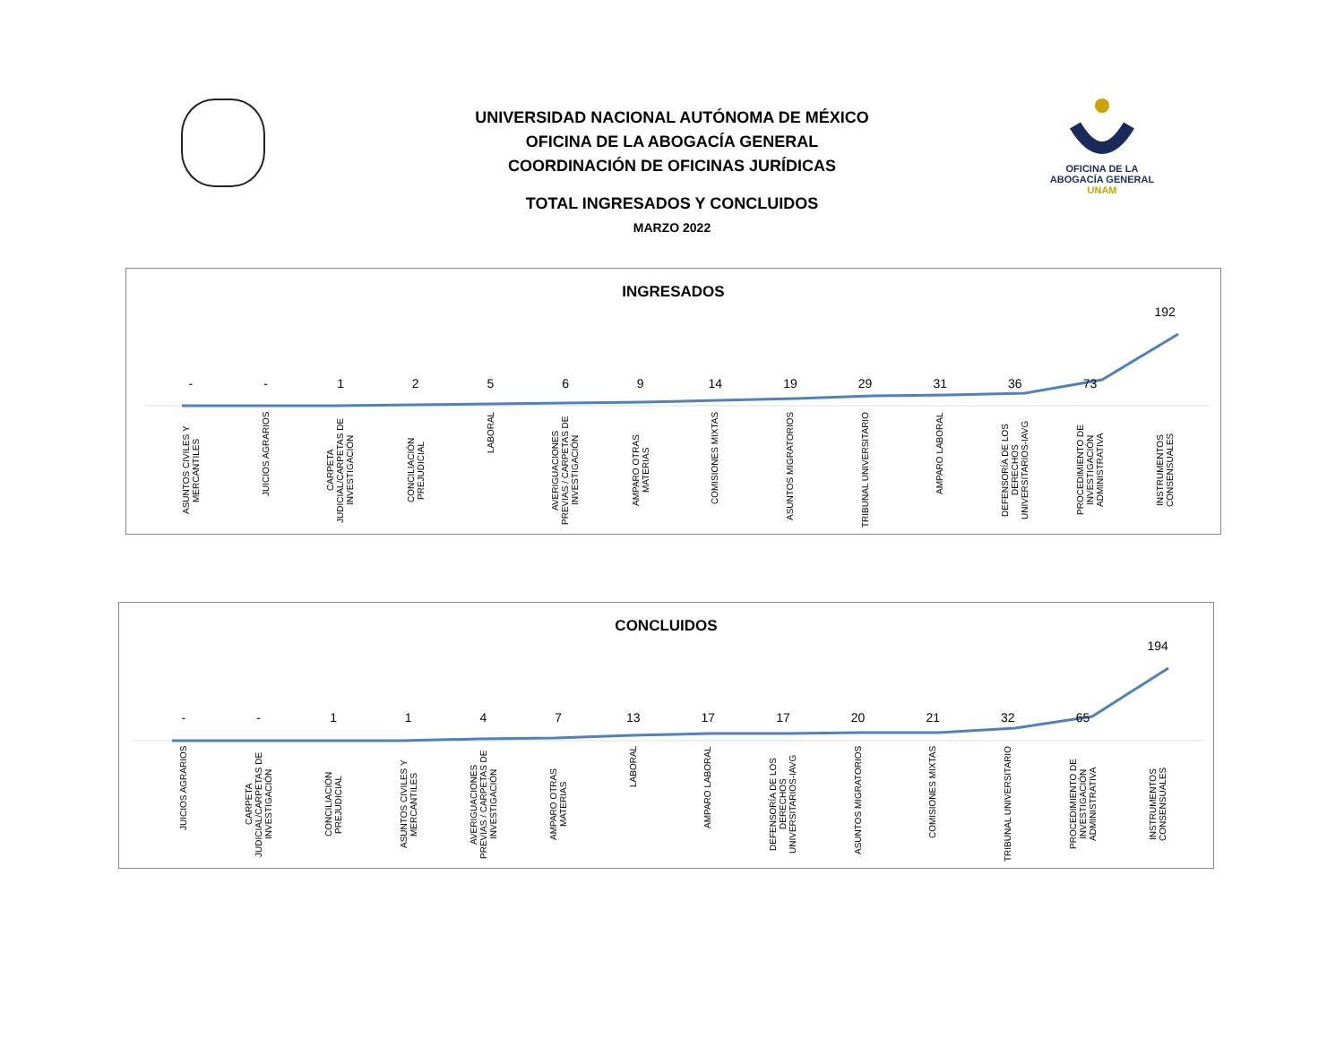UNIVERSIDAD NACIONAL AUTÓNOMA DE MÉXICO
OFICINA DE LA ABOGACÍA GENERAL
COORDINACIÓN DE OFICINAS JURÍDICAS
TOTAL INGRESADOS Y CONCLUIDOS
MARZO 2022
OFICINA DE LA
ABOGACÍA GENERAL
UNAM
INGRESADOS
- - 1 2 5 6 9 14 19 29 31 36 73
192
ASUNTOS CIVILES Y MERCANTILES
JUICIOS AGRARIOS
CARPETA JUDICIAL/CARPETAS DE INVESTIGACIÓN
CONCILIACIÓN PREJUDICIAL
LABORAL
AVERIGUACIONES PREVIAS / CARPETAS DE INVESTIGACIÓN
AMPARO OTRAS MATERIAS
COMISIONES MIXTAS
ASUNTOS MIGRATORIOS
TRIBUNAL UNIVERSITARIO
AMPARO LABORAL
DEFENSORÍA DE LOS DERECHOS UNIVERSITARIOS-IAVG
PROCEDIMIENTO DE INVESTIGACIÓN ADMINISTRATIVA
INSTRUMENTOS CONSENSUALES
CONCLUIDOS
- - 1 1 4 7 13 17 17 20 21 32 65
194
JUICIOS AGRARIOS
CARPETA JUDICIAL/CARPETAS DE INVESTIGACIÓN
CONCILIACIÓN PREJUDICIAL
ASUNTOS CIVILES Y MERCANTILES
AVERIGUACIONES PREVIAS / CARPETAS DE INVESTIGACIÓN
AMPARO OTRAS MATERIAS
LABORAL
AMPARO LABORAL
DEFENSORÍA DE LOS DERECHOS UNIVERSITARIOS-IAVG
ASUNTOS MIGRATORIOS
COMISIONES MIXTAS
TRIBUNAL UNIVERSITARIO
PROCEDIMIENTO DE INVESTIGACIÓN ADMINISTRATIVA
INSTRUMENTOS CONSENSUALES